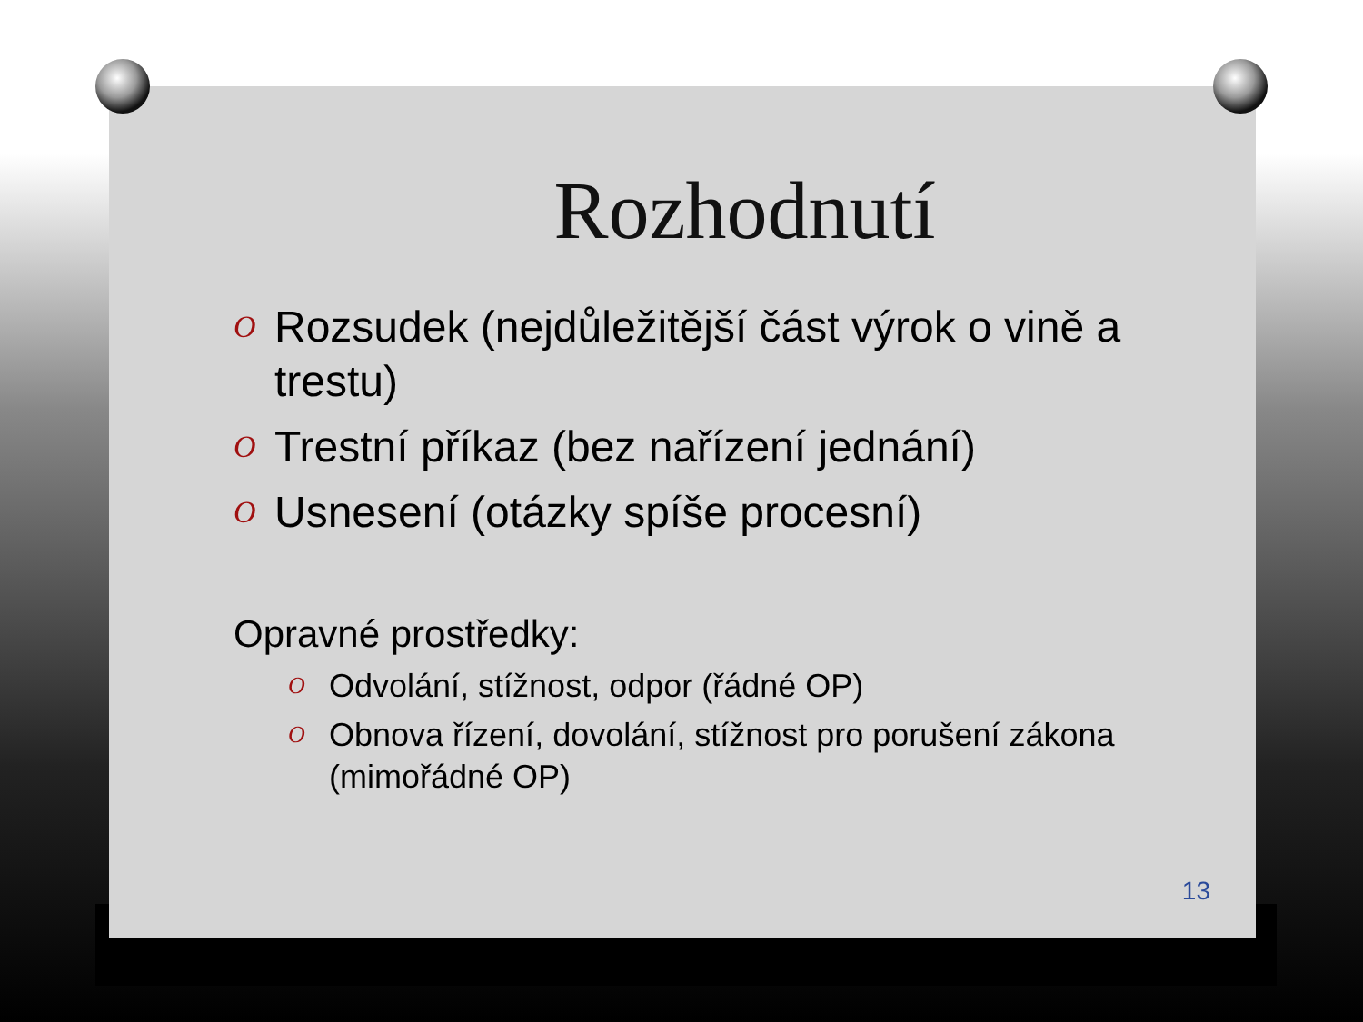Rozhodnutí
O Rozsudek (nejdůležitější část výrok o vině a trestu)
O Trestní příkaz (bez nařízení jednání)
O Usnesení (otázky spíše procesní)
Opravné prostředky:
O Odvolání, stížnost, odpor (řádné OP)
O Obnova řízení, dovolání, stížnost pro porušení zákona (mimořádné OP)
13